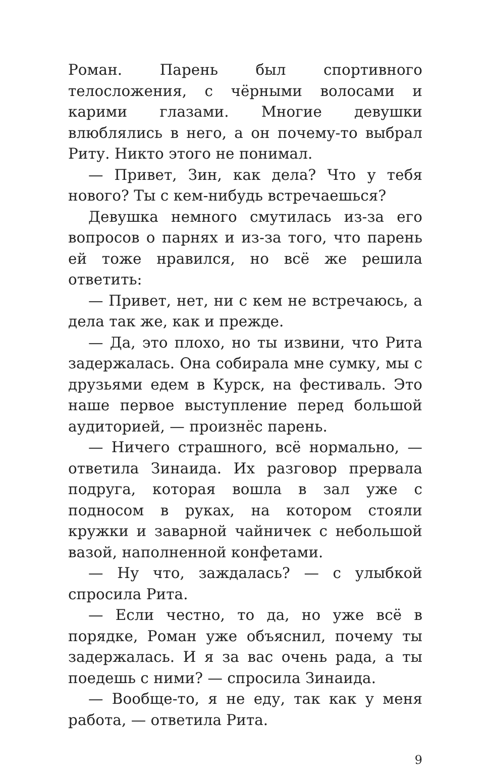Роман. Парень был спортивного телосложения, с чёрными волосами и карими глазами. Многие девушки влюблялись в него, а он почему-то выбрал Риту. Никто этого не понимал.
— Привет, Зин, как дела? Что у тебя нового? Ты с кем-нибудь встречаешься?
Девушка немного смутилась из-за его вопросов о парнях и из-за того, что парень ей тоже нравился, но всё же решила ответить:
— Привет, нет, ни с кем не встречаюсь, а дела так же, как и прежде.
— Да, это плохо, но ты извини, что Рита задержалась. Она собирала мне сумку, мы с друзьями едем в Курск, на фестиваль. Это наше первое выступление перед большой аудиторией, — произнёс парень.
— Ничего страшного, всё нормально, — ответила Зинаида. Их разговор прервала подруга, которая вошла в зал уже с подносом в руках, на котором стояли кружки и заварной чайничек с небольшой вазой, наполненной конфетами.
— Ну что, заждалась? — с улыбкой спросила Рита.
— Если честно, то да, но уже всё в порядке, Роман уже объяснил, почему ты задержалась. И я за вас очень рада, а ты поедешь с ними? — спросила Зинаида.
— Вообще-то, я не еду, так как у меня работа, — ответила Рита.
9